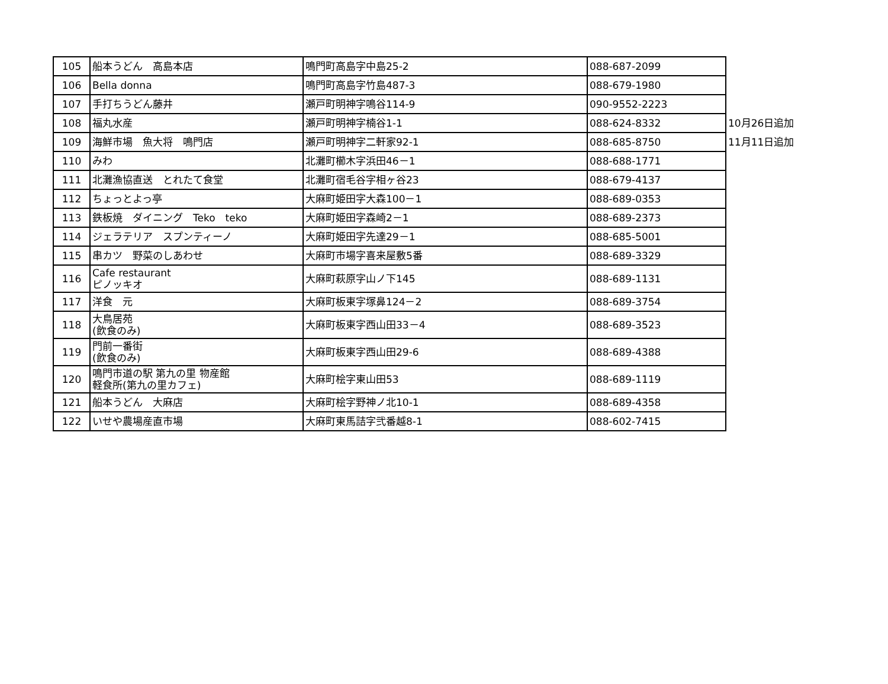| 105 | 船本うどん 高島本店 | 鳴門町高島字中島25-2 | 088-687-2099 | |
| 106 | Bella donna | 鳴門町高島字竹島487-3 | 088-679-1980 | |
| 107 | 手打ちうどん藤井 | 瀬戸町明神字鳴谷114-9 | 090-9552-2223 | |
| 108 | 福丸水産 | 瀬戸町明神字楠谷1-1 | 088-624-8332 | 10月26日追加 |
| 109 | 海鮮市場 魚大将 鳴門店 | 瀬戸町明神字二軒家92-1 | 088-685-8750 | 11月11日追加 |
| 110 | みわ | 北灘町櫛木字浜田46－1 | 088-688-1771 | |
| 111 | 北灘漁協直送 とれたて食堂 | 北灘町宿毛谷字相ヶ谷23 | 088-679-4137 | |
| 112 | ちょっとよっ亭 | 大麻町姫田字大森100－1 | 088-689-0353 | |
| 113 | 鉄板焼 ダイニング Teko teko | 大麻町姫田字森崎2－1 | 088-689-2373 | |
| 114 | ジェラテリア スプンティーノ | 大麻町姫田字先達29－1 | 088-685-5001 | |
| 115 | 串カツ 野菜のしあわせ | 大麻町市場字喜来屋敷5番 | 088-689-3329 | |
| 116 | Cafe restaurant ピノッキオ | 大麻町萩原字山ノ下145 | 088-689-1131 | |
| 117 | 洋食 元 | 大麻町板東字塚鼻124－2 | 088-689-3754 | |
| 118 | 大鳥居苑 (飲食のみ) | 大麻町板東字西山田33－4 | 088-689-3523 | |
| 119 | 門前一番街 (飲食のみ) | 大麻町板東字西山田29-6 | 088-689-4388 | |
| 120 | 鳴門市道の駅 第九の里 物産館 軽食所(第九の里カフェ) | 大麻町桧字東山田53 | 088-689-1119 | |
| 121 | 船本うどん 大麻店 | 大麻町桧字野神ノ北10-1 | 088-689-4358 | |
| 122 | いせや農場産直市場 | 大麻町東馬詰字弐番越8-1 | 088-602-7415 | |